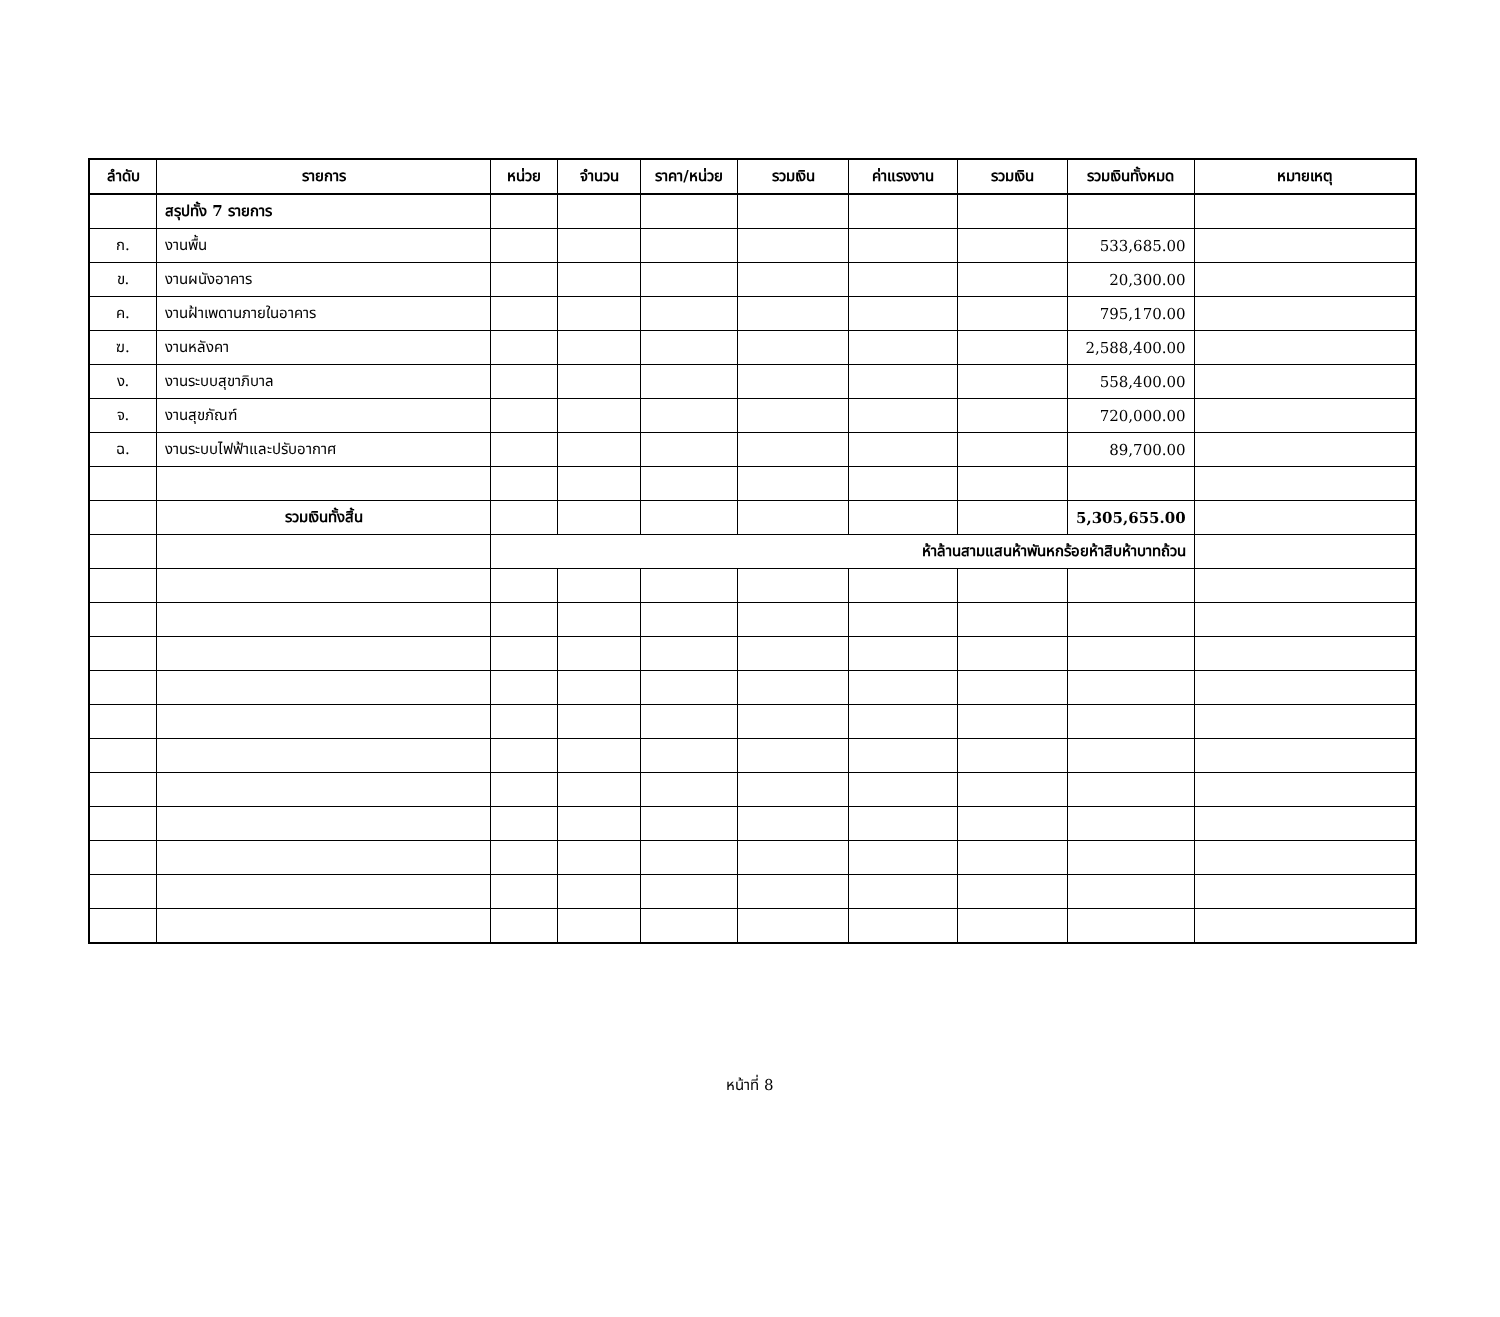| ลำดับ | รายการ | หน่วย | จำนวน | ราคา/หน่วย | รวมเงิน | ค่าแรงงาน | รวมเงิน | รวมเงินทั้งหมด | หมายเหตุ |
| --- | --- | --- | --- | --- | --- | --- | --- | --- | --- |
| | สรุปทั้ง 7 รายการ | | | | | | | | |
| ก. | งานพื้น | | | | | | | 533,685.00 | |
| ข. | งานผนังอาคาร | | | | | | | 20,300.00 | |
| ค. | งานฝ้าเพดานภายในอาคาร | | | | | | | 795,170.00 | |
| ฆ. | งานหลังคา | | | | | | | 2,588,400.00 | |
| ง. | งานระบบสุขาภิบาล | | | | | | | 558,400.00 | |
| จ. | งานสุขภัณฑ์ | | | | | | | 720,000.00 | |
| ฉ. | งานระบบไฟฟ้าและปรับอากาศ | | | | | | | 89,700.00 | |
| | รวมเงินทั้งสิ้น | | | | | | | 5,305,655.00 | |
| | | ห้าล้านสามแสนห้าพันหกร้อยห้าสิบห้าบาทถ้วน | | | | | | | |
หน้าที่ 8